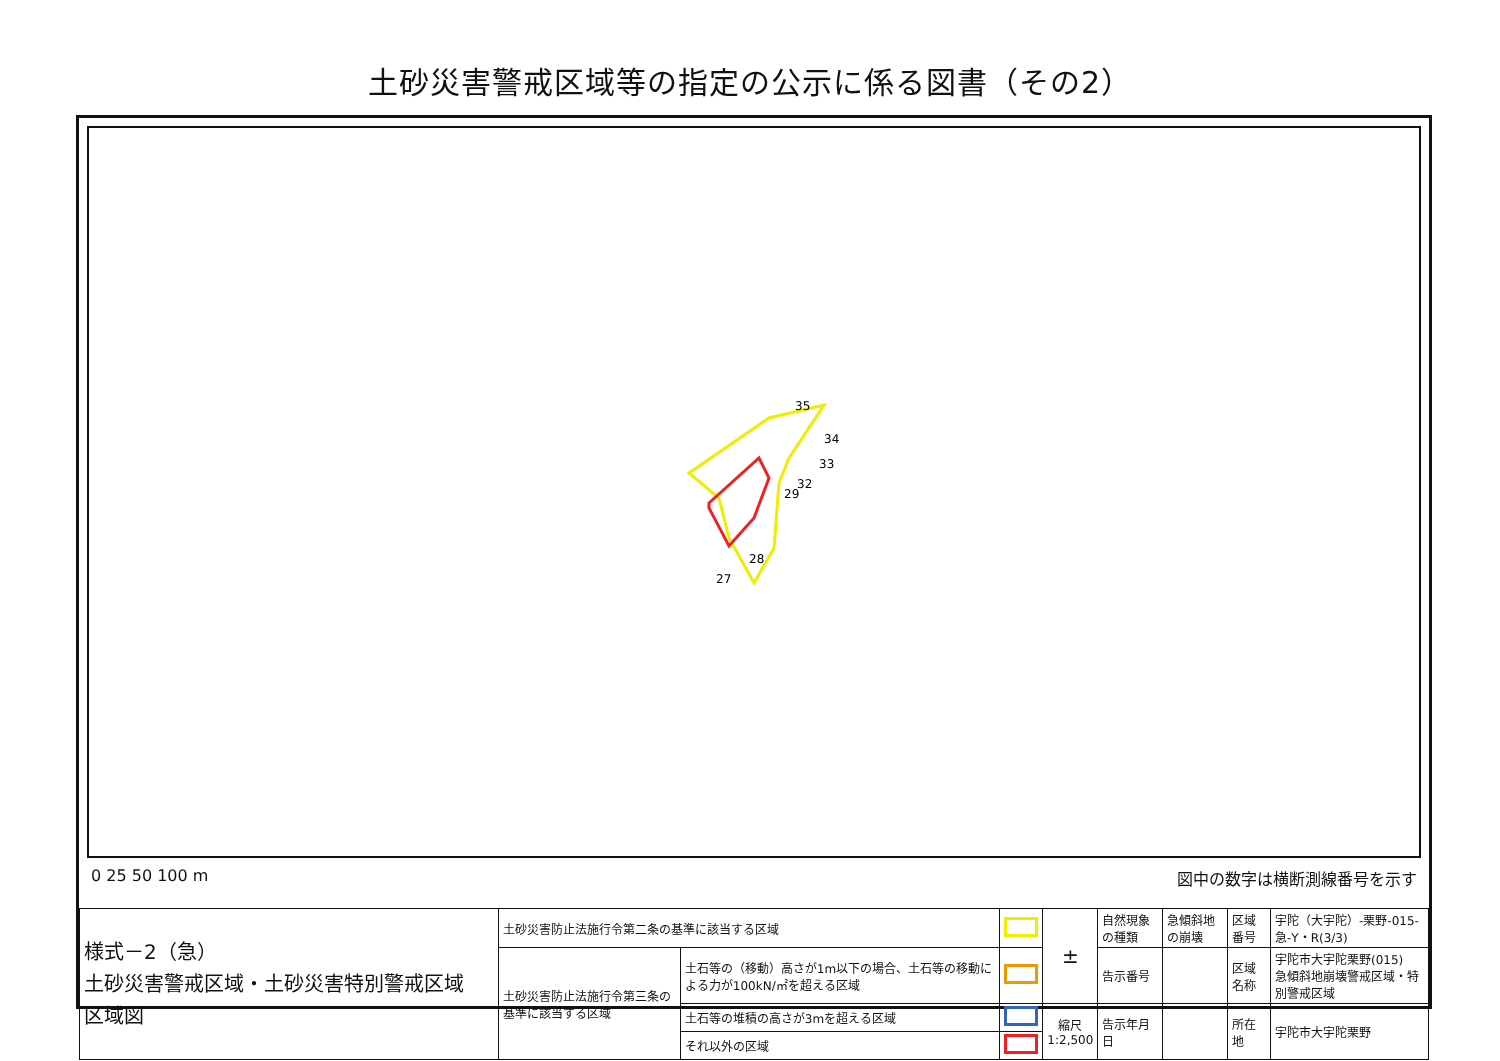土砂災害警戒区域等の指定の公示に係る図書（その2）
35
34
33
32
29
28
27
0 25 50 100 m 図中の数字は横断測線番号を示す
| 様式－2（急） 土砂災害警戒区域・土砂災害特別警戒区域 区域図 | 土砂災害防止法施行令第二条の基準に該当する区域 | | | ± | 自然現象の種類 | 急傾斜地の崩壊 | 区域番号 | 宇陀（大宇陀）-栗野-015-急-Y・R(3/3) |
| | 土砂災害防止法施行令第三条の基準に該当する区域 | 土石等の（移動）高さが1m以下の場合、土石等の移動による力が100kN/㎡を超える区域 | | | 告示番号 | | 区域名称 | 宇陀市大宇陀栗野(015) 急傾斜地崩壊警戒区域・特別警戒区域 |
| | | 土石等の堆積の高さが3mを超える区域 | | 縮尺 1:2,500 | 告示年月日 | | 所在地 | 宇陀市大宇陀栗野 |
| | | それ以外の区域 | | | | | | |